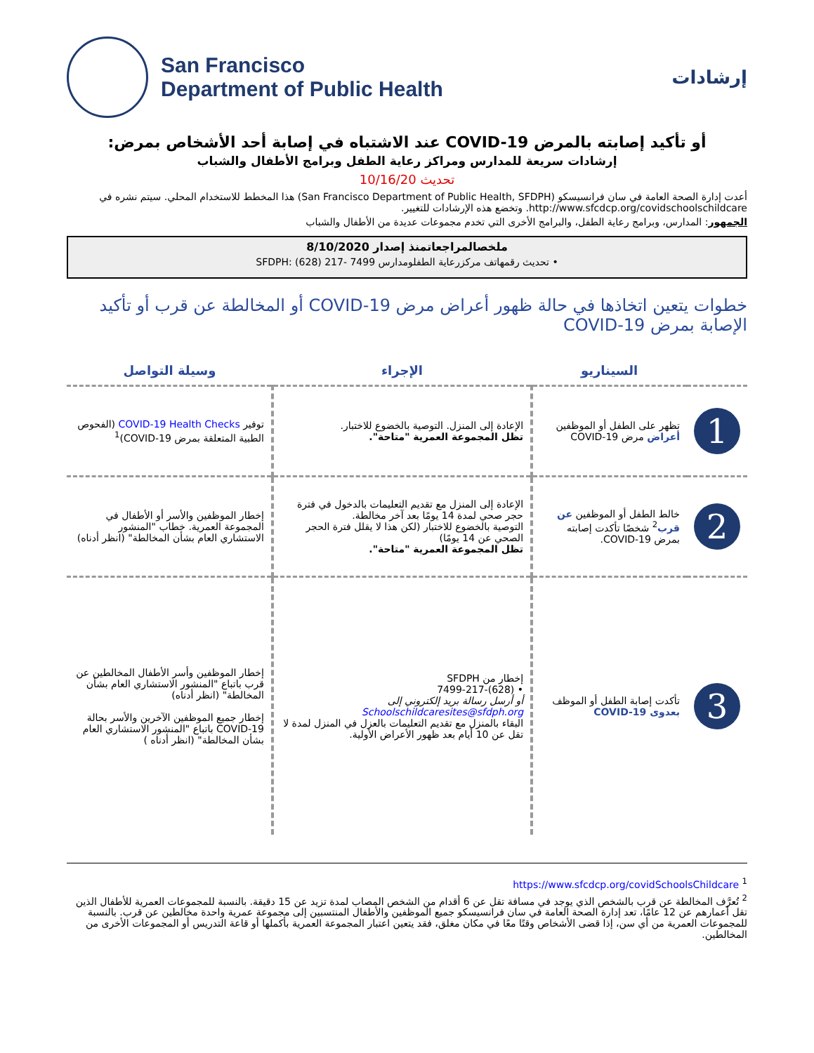San Francisco
Department of Public Health
إرشادات
أو تأكيد إصابته بالمرض COVID-19 عند الاشتباه في إصابة أحد الأشخاص بمرض:
إرشادات سريعة للمدارس ومراكز رعاية الطفل وبرامج الأطفال والشباب
تحديث 10/16/20
أعدت إدارة الصحة العامة في سان فرانسيسكو (San Francisco Department of Public Health, SFDPH) هذا المخطط للاستخدام المحلي. سيتم نشره في http://www.sfcdcp.org/covidschoolschildcare. وتخضع هذه الإرشادات للتغيير.
الجمهور: المدارس، وبرامج رعاية الطفل، والبرامج الأخرى التي تخدم مجموعات عديدة من الأطفال والشباب
ملخصالمراجعاتمنذ إصدار 8/10/2020
• تحديث رقمهاتف مركزرعاية الطفلومدارس SFDPH: (628) 217- 7499
خطوات يتعين اتخاذها في حالة ظهور أعراض مرض COVID-19 أو المخالطة عن قرب أو تأكيد الإصابة بمرض COVID-19
| | السيناريو | الإجراء | وسيلة التواصل |
| --- | --- | --- | --- |
| 1 | تظهر على الطفل أو الموظفين أعراض مرض COVID-19 | الإعادة إلى المنزل. التوصية بالخضوع للاختبار. تظل المجموعة العمرية "متاحة". | توفير COVID-19 Health Checks (الفحوص الطبية المتعلقة بمرض COVID-19)<sup>1</sup> |
| 2 | خالط الطفل أو الموظفين عن قرب<sup>2</sup> شخصًا تأكدت إصابته بمرض COVID-19. | الإعادة إلى المنزل مع تقديم التعليمات بالدخول في فترة حجر صحي لمدة 14 يومًا بعد آخر مخالطة. التوصية بالخضوع للاختبار (لكن هذا لا يقلل فترة الحجر الصحي عن 14 يومًا) تظل المجموعة العمرية "متاحة". | إخطار الموظفين والأسر أو الأطفال في المجموعة العمرية. خطاب "المنشور الاستشاري العام بشأن المخالطة" (انظر أدناه) |
| 3 | تأكدت إصابة الطفل أو الموظف بعدوى COVID-19 | إخطار من SFDPH • (628)-7499-217 أو أرسل رسالة بريد إلكتروني إلى Schoolschildcaresites@sfdph.org البقاء بالمنزل مع تقديم التعليمات بالعزل في المنزل لمدة لا تقل عن 10 أيام بعد ظهور الأعراض الأولية. | إخطار الموظفين وأسر الأطفال المخالطين عن قرب باتباع "المنشور الاستشاري العام بشأن المخالطة" (انظر أدناه) إخطار جميع الموظفين الآخرين والأسر بحالة COVID-19 باتباع "المنشور الاستشاري العام بشأن المخالطة" (انظر أدناه ) |
<sup>1</sup> https://www.sfcdcp.org/covidSchoolsChildcare
<sup>2</sup> تُعرَّف المخالطة عن قرب بالشخص الذي يوجد في مسافة تقل عن 6 أقدام من الشخص المصاب لمدة تزيد عن 15 دقيقة. بالنسبة للمجموعات العمرية للأطفال الذين تقل أعمارهم عن 12 عامًا، تعد إدارة الصحة العامة في سان فرانسيسكو جميع الموظفين والأطفال المنتسبين إلى مجموعة عمرية واحدة مخالطين عن قرب. بالنسبة للمجموعات العمرية من أي سن، إذا قضى الأشخاص وقتًا معًا في مكان مغلق، فقد يتعين اعتبار المجموعة العمرية بأكملها أو قاعة التدريس أو المجموعات الأخرى من المخالطين.